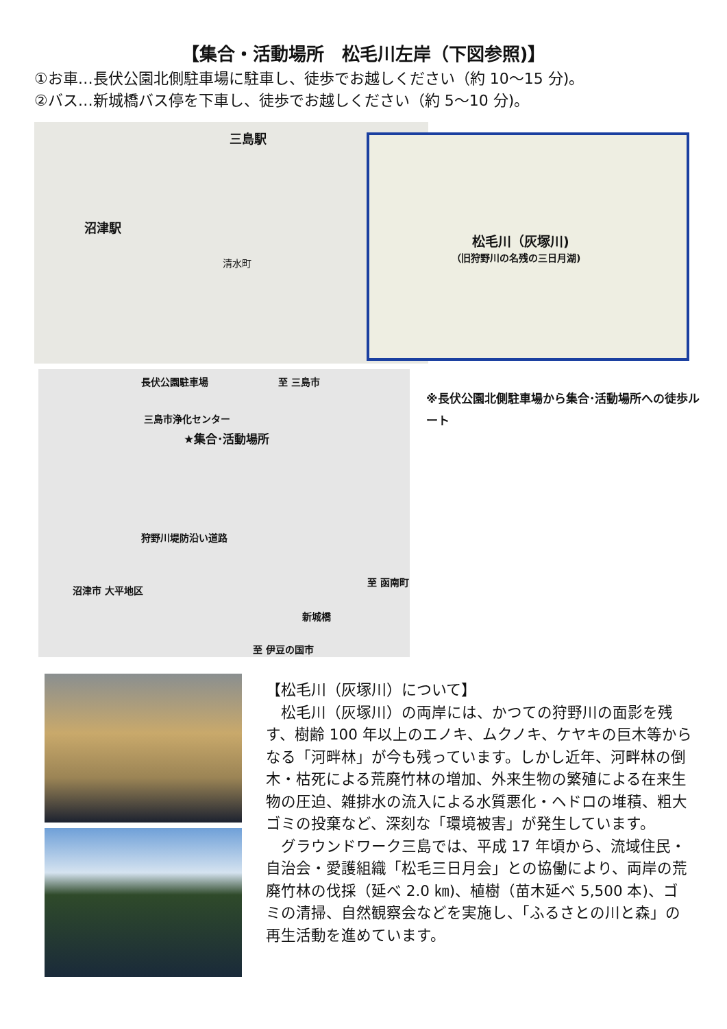【集合・活動場所　松毛川左岸（下図参照)】
①お車…長伏公園北側駐車場に駐車し、徒歩でお越しください（約 10～15 分)。
②バス…新城橋バス停を下車し、徒歩でお越しください（約 5～10 分)。
三島駅
沼津駅
清水町
松毛川（灰塚川)
（旧狩野川の名残の三日月湖)
長伏公園駐車場 至 三島市
三島市浄化センター
★集合･活動場所
狩野川堤防沿い道路
沼津市 大平地区
至 函南町
新城橋
至 伊豆の国市
※長伏公園北側駐車場から集合･活動場所への徒歩ルート
【松毛川（灰塚川）について】
松毛川（灰塚川）の両岸には、かつての狩野川の面影を残す、樹齢 100 年以上のエノキ、ムクノキ、ケヤキの巨木等からなる「河畔林」が今も残っています。しかし近年、河畔林の倒木・枯死による荒廃竹林の増加、外来生物の繁殖による在来生物の圧迫、雑排水の流入による水質悪化・ヘドロの堆積、粗大ゴミの投棄など、深刻な「環境被害」が発生しています。
グラウンドワーク三島では、平成 17 年頃から、流域住民・自治会・愛護組織「松毛三日月会」との協働により、両岸の荒廃竹林の伐採（延べ 2.0 ㎞)、植樹（苗木延べ 5,500 本)、ゴミの清掃、自然観察会などを実施し、「ふるさとの川と森」の再生活動を進めています。